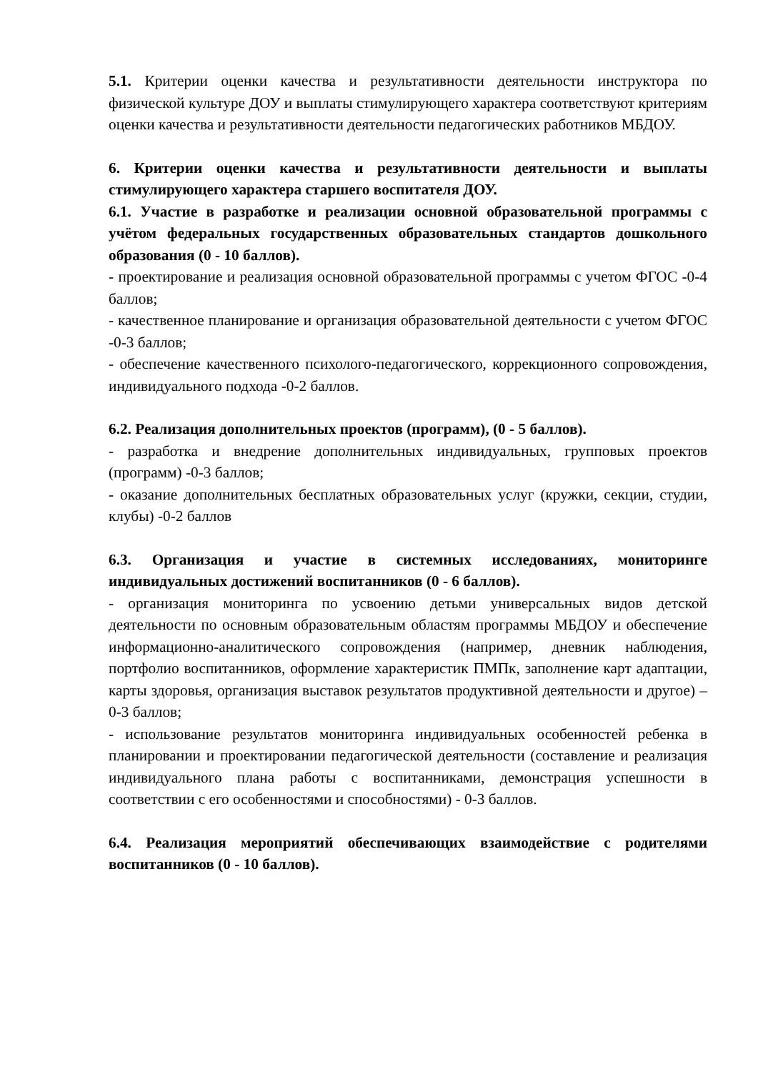5.1. Критерии оценки качества и результативности деятельности инструктора по физической культуре ДОУ и выплаты стимулирующего характера соответствуют критериям оценки качества и результативности деятельности педагогических работников МБДОУ.
6. Критерии оценки качества и результативности деятельности и выплаты стимулирующего характера старшего воспитателя ДОУ.
6.1. Участие в разработке и реализации основной образовательной программы с учётом федеральных государственных образовательных стандартов дошкольного образования (0 - 10 баллов).
- проектирование и реализация основной образовательной программы с учетом ФГОС -0-4 баллов;
- качественное планирование и организация образовательной деятельности с учетом ФГОС -0-3 баллов;
- обеспечение качественного психолого-педагогического, коррекционного сопровождения, индивидуального подхода -0-2 баллов.
6.2. Реализация дополнительных проектов (программ), (0 - 5 баллов).
- разработка и внедрение дополнительных индивидуальных, групповых проектов (программ) -0-3 баллов;
- оказание дополнительных бесплатных образовательных услуг (кружки, секции, студии, клубы) -0-2 баллов
6.3. Организация и участие в системных исследованиях, мониторинге индивидуальных достижений воспитанников (0 - 6 баллов).
- организация мониторинга по усвоению детьми универсальных видов детской деятельности по основным образовательным областям программы МБДОУ и обеспечение информационно-аналитического сопровождения (например, дневник наблюдения, портфолио воспитанников, оформление характеристик ПМПк, заполнение карт адаптации, карты здоровья, организация выставок результатов продуктивной деятельности и другое) – 0-3 баллов;
- использование результатов мониторинга индивидуальных особенностей ребенка в планировании и проектировании педагогической деятельности (составление и реализация индивидуального плана работы с воспитанниками, демонстрация успешности в соответствии с его особенностями и способностями) - 0-3 баллов.
6.4. Реализация мероприятий обеспечивающих взаимодействие с родителями воспитанников (0 - 10 баллов).